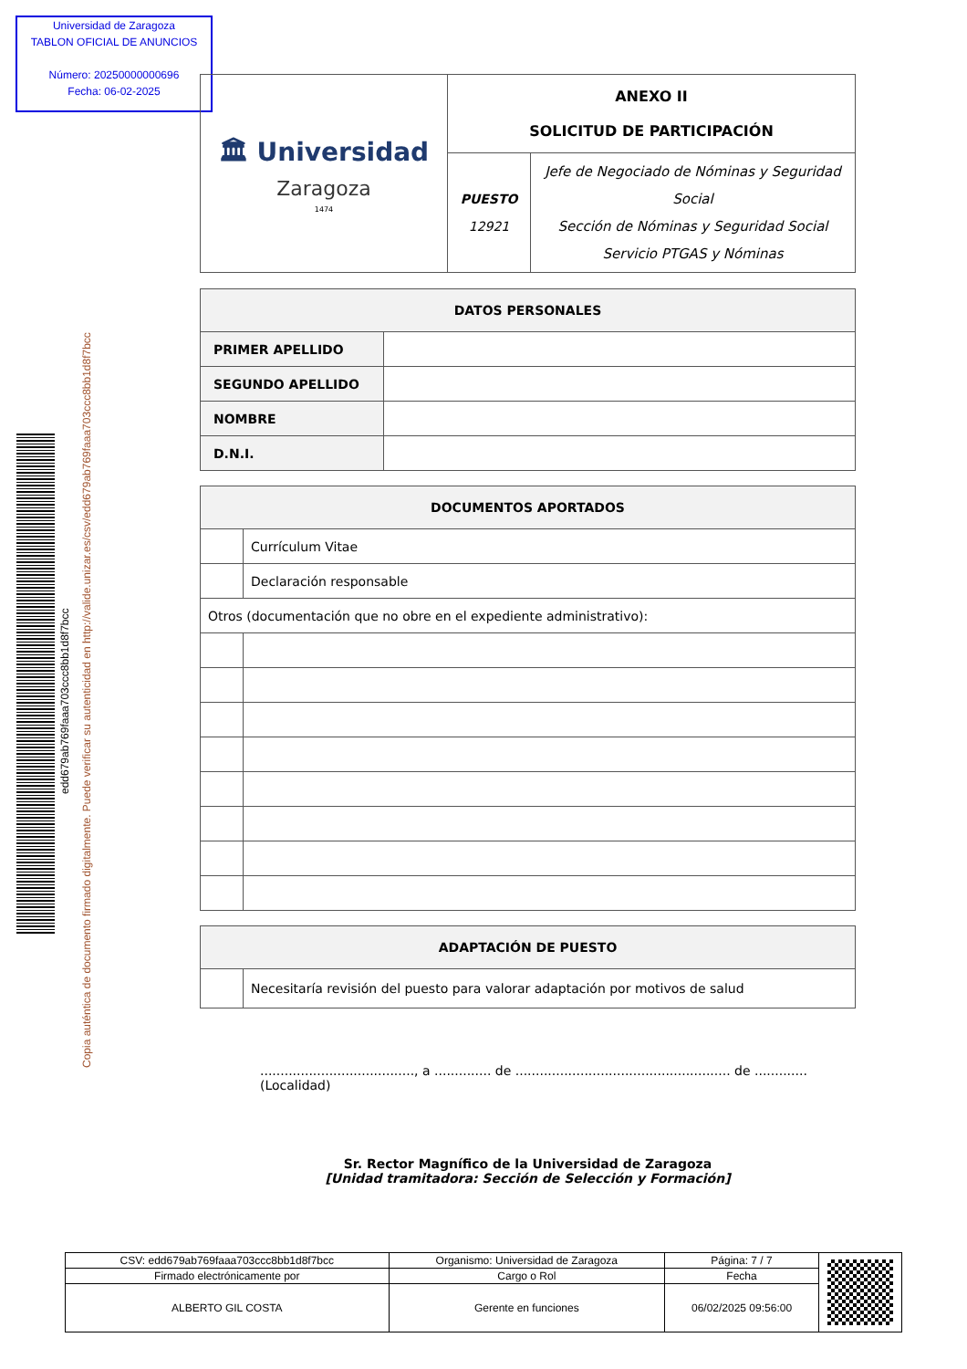Universidad de Zaragoza
TABLON OFICIAL DE ANUNCIOS
Número: 20250000000696
Fecha: 06-02-2025
edd679ab769faaa703ccc8bb1d8f7bcc
Copia auténtica de documento firmado digitalmente. Puede verificar su autenticidad en http://valide.unizar.es/csv/edd679ab769faaa703ccc8bb1d8f7bcc
| 🏛 Universidad Zaragoza 1474 | ANEXO II SOLICITUD DE PARTICIPACIÓN | |
| | PUESTO 12921 | Jefe de Negociado de Nóminas y Seguridad Social Sección de Nóminas y Seguridad Social Servicio PTGAS y Nóminas |
| DATOS PERSONALES | |
| PRIMER APELLIDO | |
| SEGUNDO APELLIDO | |
| NOMBRE | |
| D.N.I. | |
| DOCUMENTOS APORTADOS | |
| | Currículum Vitae |
| | Declaración responsable |
| Otros (documentación que no obre en el expediente administrativo): | |
| ADAPTACIÓN DE PUESTO | |
| | Necesitaría revisión del puesto para valorar adaptación por motivos de salud |
......................................, a .............. de ..................................................... de .............
(Localidad)
Sr. Rector Magnífico de la Universidad de Zaragoza
[Unidad tramitadora: Sección de Selección y Formación]
| CSV: edd679ab769faaa703ccc8bb1d8f7bcc | Organismo: Universidad de Zaragoza | Página: 7 / 7 | |
| Firmado electrónicamente por | Cargo o Rol | Fecha | |
| ALBERTO GIL COSTA | Gerente en funciones | 06/02/2025 09:56:00 | |